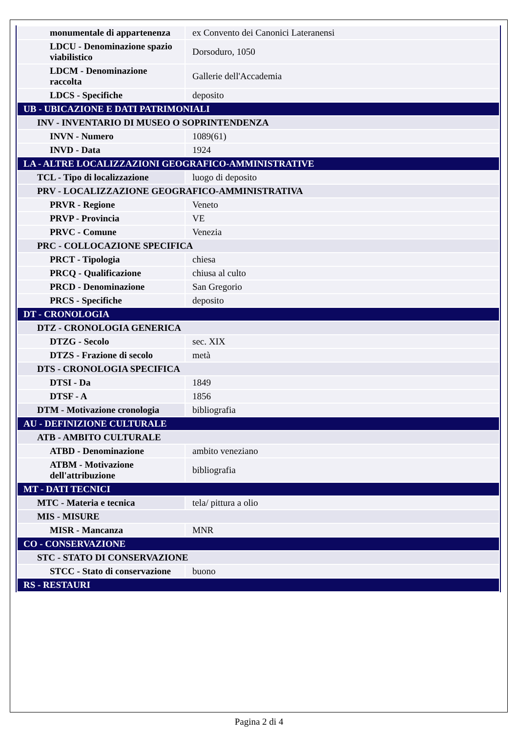| monumentale di appartenenza | ex Convento dei Canonici Lateranensi |
| LDCU - Denominazione spazio viabilistico | Dorsoduro, 1050 |
| LDCM - Denominazione raccolta | Gallerie dell'Accademia |
| LDCS - Specifiche | deposito |
| UB - UBICAZIONE E DATI PATRIMONIALI | |
| INV - INVENTARIO DI MUSEO O SOPRINTENDENZA | |
| INVN - Numero | 1089(61) |
| INVD - Data | 1924 |
| LA - ALTRE LOCALIZZAZIONI GEOGRAFICO-AMMINISTRATIVE | |
| TCL - Tipo di localizzazione | luogo di deposito |
| PRV - LOCALIZZAZIONE GEOGRAFICO-AMMINISTRATIVA | |
| PRVR - Regione | Veneto |
| PRVP - Provincia | VE |
| PRVC - Comune | Venezia |
| PRC - COLLOCAZIONE SPECIFICA | |
| PRCT - Tipologia | chiesa |
| PRCQ - Qualificazione | chiusa al culto |
| PRCD - Denominazione | San Gregorio |
| PRCS - Specifiche | deposito |
| DT - CRONOLOGIA | |
| DTZ - CRONOLOGIA GENERICA | |
| DTZG - Secolo | sec. XIX |
| DTZS - Frazione di secolo | metà |
| DTS - CRONOLOGIA SPECIFICA | |
| DTSI - Da | 1849 |
| DTSF - A | 1856 |
| DTM - Motivazione cronologia | bibliografia |
| AU - DEFINIZIONE CULTURALE | |
| ATB - AMBITO CULTURALE | |
| ATBD - Denominazione | ambito veneziano |
| ATBM - Motivazione dell'attribuzione | bibliografia |
| MT - DATI TECNICI | |
| MTC - Materia e tecnica | tela/ pittura a olio |
| MIS - MISURE | |
| MISR - Mancanza | MNR |
| CO - CONSERVAZIONE | |
| STC - STATO DI CONSERVAZIONE | |
| STCC - Stato di conservazione | buono |
| RS - RESTAURI | |
Pagina 2 di 4